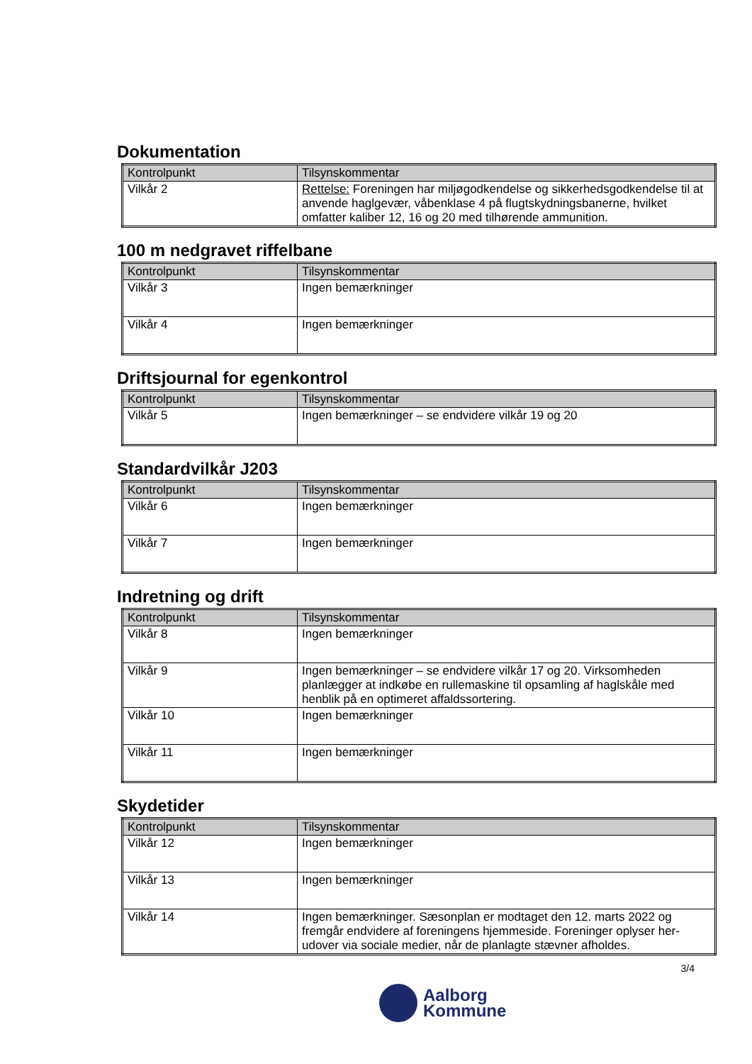Dokumentation
| Kontrolpunkt | Tilsynskommentar |
| --- | --- |
| Vilkår 2 | Rettelse: Foreningen har miljøgodkendelse og sikkerhedsgodkendelse til at anvende haglgevær, våbenklase 4 på flugtskydningsbanerne, hvilket omfatter kaliber 12, 16 og 20 med tilhørende ammunition. |
100 m nedgravet riffelbane
| Kontrolpunkt | Tilsynskommentar |
| --- | --- |
| Vilkår 3 | Ingen bemærkninger |
| Vilkår 4 | Ingen bemærkninger |
Driftsjournal for egenkontrol
| Kontrolpunkt | Tilsynskommentar |
| --- | --- |
| Vilkår 5 | Ingen bemærkninger – se endvidere vilkår 19 og 20 |
Standardvilkår J203
| Kontrolpunkt | Tilsynskommentar |
| --- | --- |
| Vilkår 6 | Ingen bemærkninger |
| Vilkår 7 | Ingen bemærkninger |
Indretning og drift
| Kontrolpunkt | Tilsynskommentar |
| --- | --- |
| Vilkår 8 | Ingen bemærkninger |
| Vilkår 9 | Ingen bemærkninger – se endvidere vilkår 17 og 20. Virksomheden planlægger at indkøbe en rullemaskine til opsamling af haglskåle med henblik på en optimeret affaldssortering. |
| Vilkår 10 | Ingen bemærkninger |
| Vilkår 11 | Ingen bemærkninger |
Skydetider
| Kontrolpunkt | Tilsynskommentar |
| --- | --- |
| Vilkår 12 | Ingen bemærkninger |
| Vilkår 13 | Ingen bemærkninger |
| Vilkår 14 | Ingen bemærkninger. Sæsonplan er modtaget den 12. marts 2022 og fremgår endvidere af foreningens hjemmeside. Foreninger oplyser her-udover via sociale medier, når de planlagte stævner afholdes. |
3/4
Aalborg
Kommune